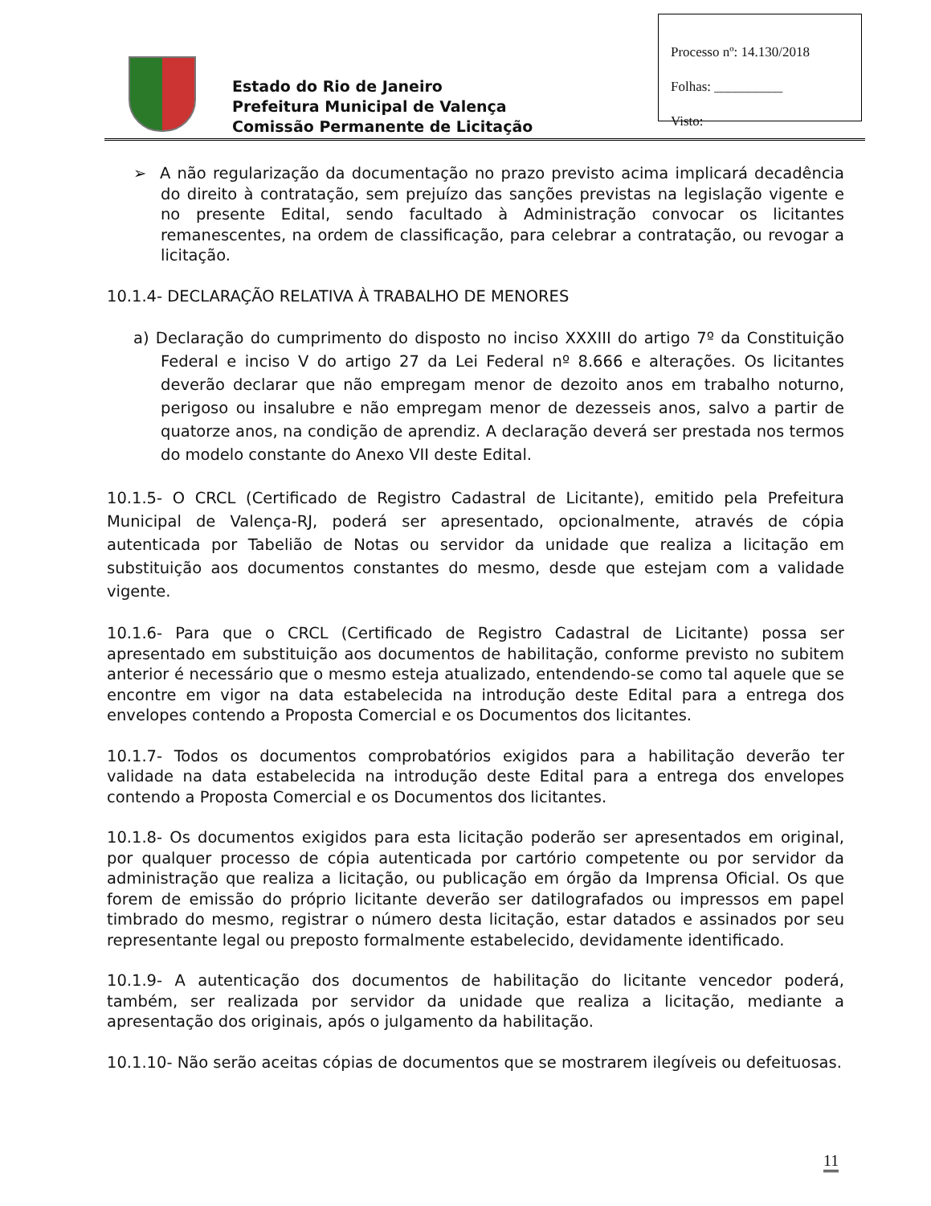Processo nº: 14.130/2018
Folhas: __________
Visto:
Estado do Rio de Janeiro
Prefeitura Municipal de Valença
Comissão Permanente de Licitação
➢ A não regularização da documentação no prazo previsto acima implicará decadência do direito à contratação, sem prejuízo das sanções previstas na legislação vigente e no presente Edital, sendo facultado à Administração convocar os licitantes remanescentes, na ordem de classificação, para celebrar a contratação, ou revogar a licitação.
10.1.4- DECLARAÇÃO RELATIVA À TRABALHO DE MENORES
a) Declaração do cumprimento do disposto no inciso XXXIII do artigo 7º da Constituição Federal e inciso V do artigo 27 da Lei Federal nº 8.666 e alterações. Os licitantes deverão declarar que não empregam menor de dezoito anos em trabalho noturno, perigoso ou insalubre e não empregam menor de dezesseis anos, salvo a partir de quatorze anos, na condição de aprendiz. A declaração deverá ser prestada nos termos do modelo constante do Anexo VII deste Edital.
10.1.5- O CRCL (Certificado de Registro Cadastral de Licitante), emitido pela Prefeitura Municipal de Valença-RJ, poderá ser apresentado, opcionalmente, através de cópia autenticada por Tabelião de Notas ou servidor da unidade que realiza a licitação em substituição aos documentos constantes do mesmo, desde que estejam com a validade vigente.
10.1.6- Para que o CRCL (Certificado de Registro Cadastral de Licitante) possa ser apresentado em substituição aos documentos de habilitação, conforme previsto no subitem anterior é necessário que o mesmo esteja atualizado, entendendo-se como tal aquele que se encontre em vigor na data estabelecida na introdução deste Edital para a entrega dos envelopes contendo a Proposta Comercial e os Documentos dos licitantes.
10.1.7- Todos os documentos comprobatórios exigidos para a habilitação deverão ter validade na data estabelecida na introdução deste Edital para a entrega dos envelopes contendo a Proposta Comercial e os Documentos dos licitantes.
10.1.8- Os documentos exigidos para esta licitação poderão ser apresentados em original, por qualquer processo de cópia autenticada por cartório competente ou por servidor da administração que realiza a licitação, ou publicação em órgão da Imprensa Oficial. Os que forem de emissão do próprio licitante deverão ser datilografados ou impressos em papel timbrado do mesmo, registrar o número desta licitação, estar datados e assinados por seu representante legal ou preposto formalmente estabelecido, devidamente identificado.
10.1.9- A autenticação dos documentos de habilitação do licitante vencedor poderá, também, ser realizada por servidor da unidade que realiza a licitação, mediante a apresentação dos originais, após o julgamento da habilitação.
10.1.10- Não serão aceitas cópias de documentos que se mostrarem ilegíveis ou defeituosas.
11